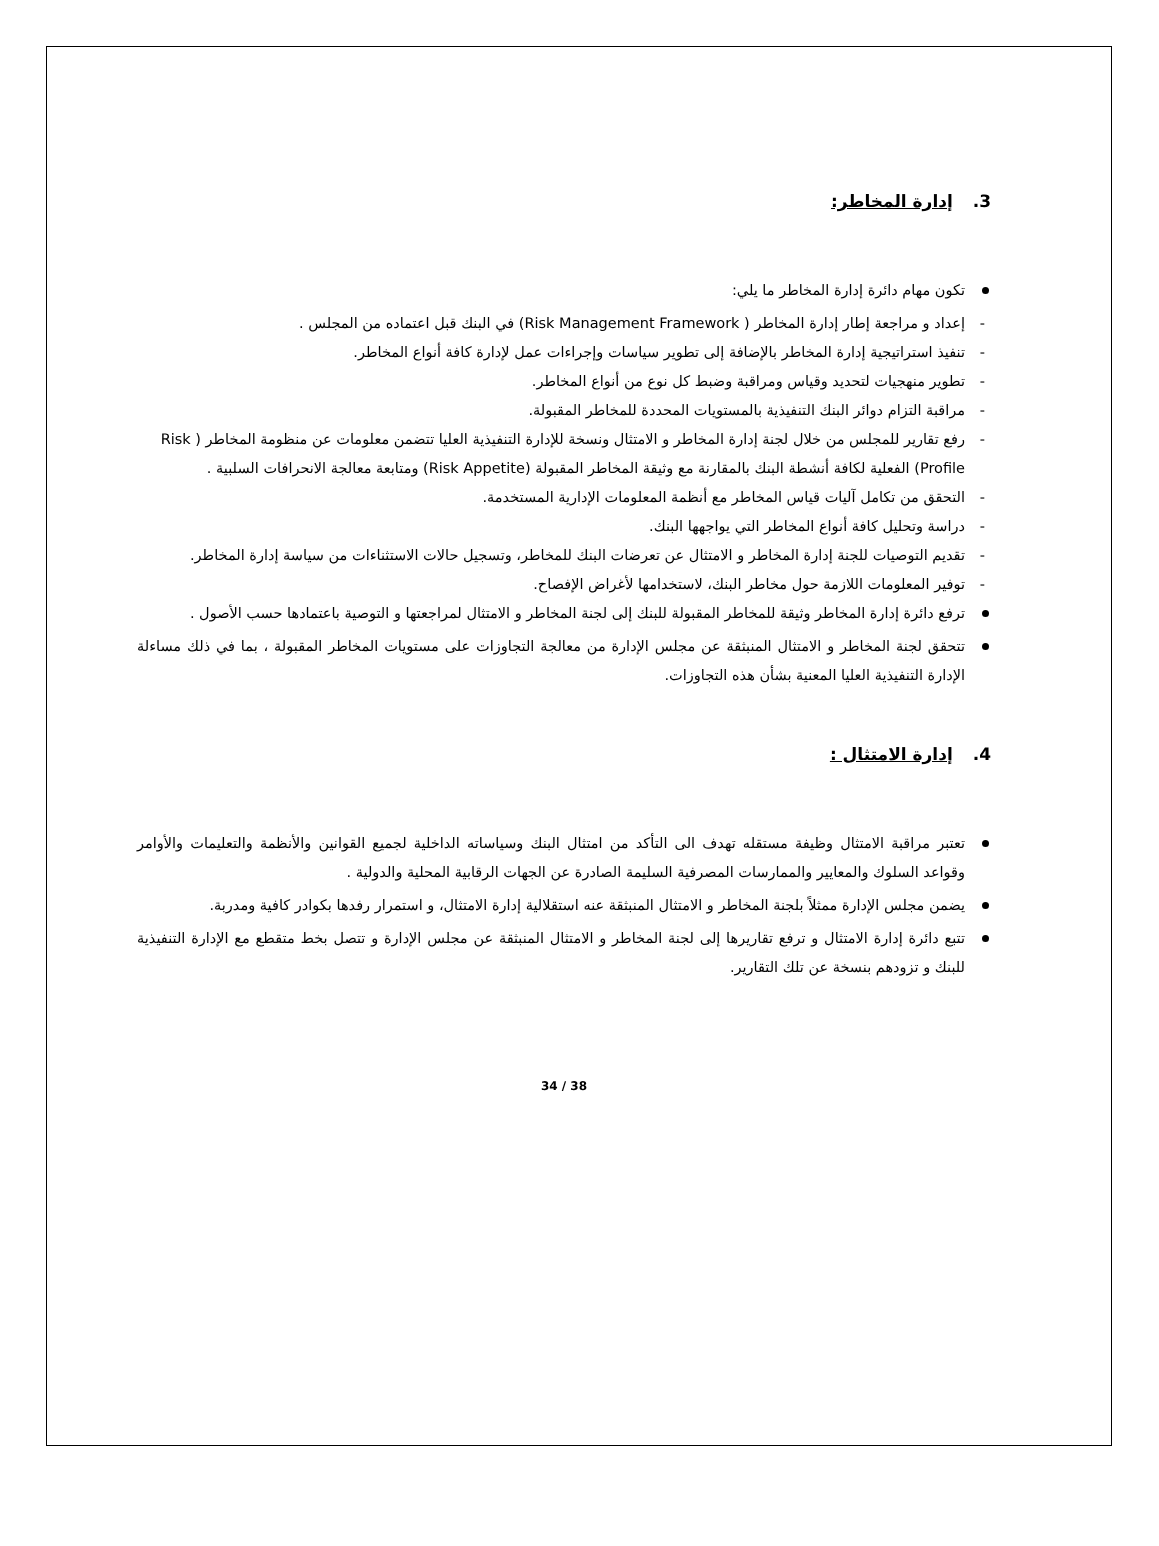3. إدارة المخاطر:
تكون مهام دائرة إدارة المخاطر ما يلي:
- إعداد و مراجعة إطار إدارة المخاطر ( Risk Management Framework) في البنك قبل اعتماده من المجلس .
- تنفيذ استراتيجية إدارة المخاطر بالإضافة إلى تطوير سياسات وإجراءات عمل لإدارة كافة أنواع المخاطر.
- تطوير منهجيات لتحديد وقياس ومراقبة وضبط كل نوع من أنواع المخاطر.
- مراقبة التزام دوائر البنك التنفيذية بالمستويات المحددة للمخاطر المقبولة.
- رفع تقارير للمجلس من خلال لجنة إدارة المخاطر و الامتثال ونسخة للإدارة التنفيذية العليا تتضمن معلومات عن منظومة المخاطر ( Risk Profile) الفعلية لكافة أنشطة البنك بالمقارنة مع وثيقة المخاطر المقبولة (Risk Appetite) ومتابعة معالجة الانحرافات السلبية .
- التحقق من تكامل آليات قياس المخاطر مع أنظمة المعلومات الإدارية المستخدمة.
- دراسة وتحليل كافة أنواع المخاطر التي يواجهها البنك.
- تقديم التوصيات للجنة إدارة المخاطر و الامتثال عن تعرضات البنك للمخاطر، وتسجيل حالات الاستثناءات من سياسة إدارة المخاطر.
- توفير المعلومات اللازمة حول مخاطر البنك، لاستخدامها لأغراض الإفصاح.
ترفع دائرة إدارة المخاطر وثيقة للمخاطر المقبولة للبنك إلى لجنة المخاطر و الامتثال لمراجعتها و التوصية باعتمادها حسب الأصول .
تتحقق لجنة المخاطر و الامتثال المنبثقة عن مجلس الإدارة من معالجة التجاوزات على مستويات المخاطر المقبولة ، بما في ذلك مساءلة الإدارة التنفيذية العليا المعنية بشأن هذه التجاوزات.
4. إدارة الامتثال :
تعتبر مراقبة الامتثال وظيفة مستقله تهدف الى التأكد من امتثال البنك وسياساته الداخلية لجميع القوانين والأنظمة والتعليمات والأوامر وقواعد السلوك والمعايير والممارسات المصرفية السليمة الصادرة عن الجهات الرقابية المحلية والدولية .
يضمن مجلس الإدارة ممثلاً بلجنة المخاطر و الامتثال المنبثقة عنه استقلالية إدارة الامتثال، و استمرار رفدها بكوادر كافية ومدربة.
تتبع دائرة إدارة الامتثال و ترفع تقاريرها إلى لجنة المخاطر و الامتثال المنبثقة عن مجلس الإدارة و تتصل بخط متقطع مع الإدارة التنفيذية للبنك و تزودهم بنسخة عن تلك التقارير.
34 / 38